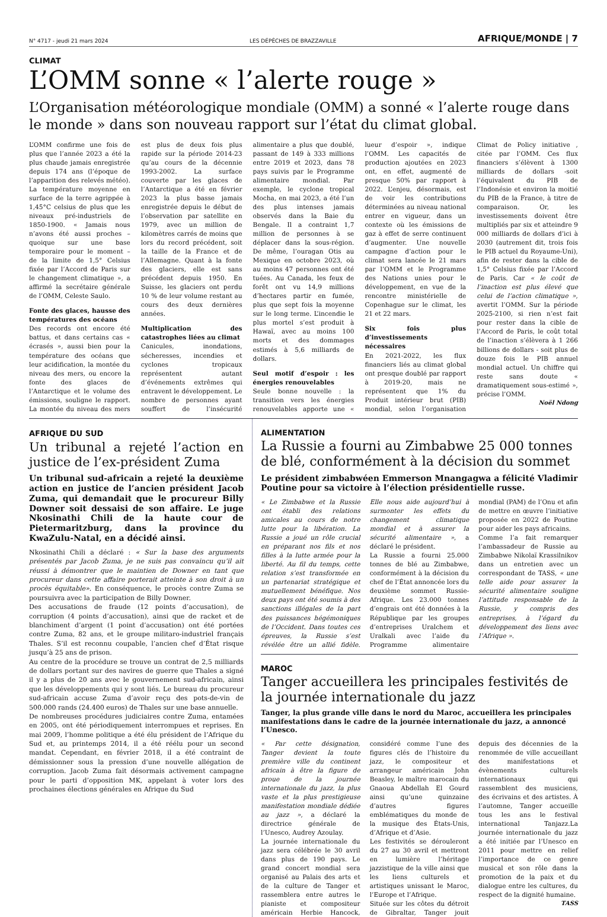N° 4717 - jeudi 21 mars 2024 LES DÉPÊCHES DE BRAZZAVILLE AFRIQUE/MONDE | 7
CLIMAT
L’OMM sonne « l’alerte rouge »
L’Organisation météorologique mondiale (OMM) a sonné « l’alerte rouge dans le monde » dans son nouveau rapport sur l’état du climat global.
L’OMM confirme une fois de plus que l’année 2023 a été la plus chaude jamais enregistrée depuis 174 ans (l’époque de l’apparition des relevés météo). La température moyenne en surface de la terre agrippée à 1,45°C celsius de plus que les niveaux pré-industriels de 1850-1900. « Jamais nous n’avons été aussi proches – quoique sur une base temporaire pour le moment – de la limite de 1,5° Celsius fixée par l’Accord de Paris sur le changement climatique », a affirmé la secrétaire générale de l’OMM, Celeste Saulo.
Fonte des glaces, hausse des températures des océans
Des records ont encore été battus, et dans certains cas « écrasés », aussi bien pour la température des océans que leur acidification, la montée du niveau des mers, ou encore la fonte des glaces de l’Antarctique et le volume des émissions, souligne le rapport. La montée du niveau des mers est plus de deux fois plus rapide sur la période 2014-23 qu’au cours de la décennie 1993-2002. La surface couverte par les glaces de l’Antarctique a été en février 2023 la plus basse jamais enregistrée depuis le début de l’observation par satellite en 1979, avec un million de kilomètres carrés de moins que lors du record précédent, soit la taille de la France et de l’Allemagne. Quant à la fonte des glaciers, elle est sans précédent depuis 1950. En Suisse, les glaciers ont perdu 10 % de leur volume restant au cours des deux dernières années.
Multiplication des catastrophes liées au climat
Canicules, inondations, sécheresses, incendies et cyclones tropicaux représentent autant d’événements extrêmes qui entravent le développement. Le nombre de personnes ayant souffert de l’insécurité alimentaire a plus que doublé, passant de 149 à 333 millions entre 2019 et 2023, dans 78 pays suivis par le Programme alimentaire mondial. Par exemple, le cyclone tropical Mocha, en mai 2023, a été l’un des plus intenses jamais observés dans la Baie du Bengale. Il a contraint 1,7 million de personnes à se déplacer dans la sous-région. De même, l’ouragan Otis au Mexique en octobre 2023, où au moins 47 personnes ont été tuées. Au Canada, les feux de forêt ont vu 14,9 millions d’hectares partir en fumée, plus que sept fois la moyenne sur le long terme. L’incendie le plus mortel s’est produit à Hawaï, avec au moins 100 morts et des dommages estimés à 5,6 milliards de dollars.
Seul motif d’espoir : les énergies renouvelables
Seule bonne nouvelle : la transition vers les énergies renouvelables apporte une « lueur d’espoir », indique l’OMM. Les capacités de production ajoutées en 2023 ont, en effet, augmenté de presque 50% par rapport à 2022. L’enjeu, désormais, est de voir les contributions déterminées au niveau national entrer en vigueur, dans un contexte où les émissions de gaz à effet de serre continuent d’augmenter. Une nouvelle campagne d’action pour le climat sera lancée le 21 mars par l’OMM et le Programme des Nations unies pour le développement, en vue de la rencontre ministérielle de Copenhague sur le climat, les 21 et 22 mars.
Six fois plus d’investissements nécessaires
En 2021-2022, les flux financiers liés au climat global ont presque doublé par rapport à 2019-20, mais ne représentent que 1% du Produit intérieur brut (PIB) mondial, selon l’organisation Climat de Policy initiative , citée par l’OMM. Ces flux financiers s’élèvent à 1300 milliards de dollars -soit l’équivalent du PIB de l’Indonésie et environ la moitié du PIB de la France, à titre de comparaison. Or, les investissements doivent être multipliés par six et atteindre 9 000 milliards de dollars d’ici à 2030 (autrement dit, trois fois le PIB actuel du Royaume-Uni), afin de rester dans la cible de 1,5° Celsius fixée par l’Accord de Paris. Car « le coût de l’inaction est plus élevé que celui de l’action climatique », avertit l’OMM. Sur la période 2025-2100, si rien n’est fait pour rester dans la cible de l’Accord de Paris, le coût total de l’inaction s’élèvera à 1 266 billions de dollars - soit plus de douze fois le PIB annuel mondial actuel. Un chiffre qui reste sans doute « dramatiquement sous-estimé », précise l’OMM.
Noël Ndong
AFRIQUE DU SUD
Un tribunal a rejeté l’action en justice de l’ex-président Zuma
Un tribunal sud-africain a rejeté la deuxième action en justice de l’ancien président Jacob Zuma, qui demandait que le procureur Billy Downer soit dessaisi de son affaire. Le juge Nkosinathi Chili de la haute cour de Pietermaritzburg, dans la province du KwaZulu-Natal, en a décidé ainsi.
Nkosinathi Chili a déclaré : « Sur la base des arguments présentés par Jacob Zuma, je ne suis pas convaincu qu’il ait réussi à démontrer que le maintien de Downer en tant que procureur dans cette affaire porterait atteinte à son droit à un procès équitable». En conséquence, le procès contre Zuma se poursuivra avec la participation de Billy Downer.
Des accusations de fraude (12 points d’accusation), de corruption (4 points d’accusation), ainsi que de racket et de blanchiment d’argent (1 point d’accusation) ont été portées contre Zuma, 82 ans, et le groupe militaro-industriel français Thales. S’il est reconnu coupable, l’ancien chef d’État risque jusqu’à 25 ans de prison.
Au centre de la procédure se trouve un contrat de 2,5 milliards de dollars portant sur des navires de guerre que Thales a signé il y a plus de 20 ans avec le gouvernement sud-africain, ainsi que les développements qui y sont liés. Le bureau du procureur sud-africain accuse Zuma d’avoir reçu des pots-de-vin de 500.000 rands (24.400 euros) de Thales sur une base annuelle.
De nombreuses procédures judiciaires contre Zuma, entamées en 2005, ont été périodiquement interrompues et reprises. En mai 2009, l’homme politique a été élu président de l’Afrique du Sud et, au printemps 2014, il a été réélu pour un second mandat. Cependant, en février 2018, il a été contraint de démissionner sous la pression d’une nouvelle allégation de corruption. Jacob Zuma fait désormais activement campagne pour le parti d’opposition MK, appelant à voter lors des prochaines élections générales en Afrique du Sud
ALIMENTATION
La Russie a fourni au Zimbabwe 25 000 tonnes de blé, conformément à la décision du sommet
Le président zimbabwéen Emmerson Mnangagwa a félicité Vladimir Poutine pour sa victoire à l’élection présidentielle russe.
« Le Zimbabwe et la Russie ont établi des relations amicales au cours de notre lutte pour la libération. La Russie a joué un rôle crucial en préparant nos fils et nos filles à la lutte armée pour la liberté. Au fil du temps, cette relation s’est transformée en un partenariat stratégique et mutuellement bénéfique. Nos deux pays ont été soumis à des sanctions illégales de la part des puissances hégémoniques de l’Occident. Dans toutes ces épreuves, la Russie s’est révélée être un allié fidèle. Elle nous aide aujourd’hui à surmonter les effets du changement climatique mondial et à assurer la sécurité alimentaire », a déclaré le président.
La Russie a fourni 25.000 tonnes de blé au Zimbabwe, conformément à la décision du chef de l’État annoncée lors du deuxième sommet Russie-Afrique. Les 23.000 tonnes d’engrais ont été données à la République par les groupes d’entreprises Uralchem et Uralkali avec l’aide du Programme alimentaire mondial (PAM) de l’Onu et afin de mettre en œuvre l’initiative proposée en 2022 de Poutine pour aider les pays africains.
Comme l’a fait remarquer l’ambassadeur de Russie au Zimbabwe Nikolaï Krassilnikov dans un entretien avec un correspondant de TASS, « une telle aide pour assurer la sécurité alimentaire souligne l’attitude responsable de la Russie, y compris des entreprises, à l’égard du développement des liens avec l’Afrique ».
MAROC
Tanger accueillera les principales festivités de la journée internationale du jazz
Tanger, la plus grande ville dans le nord du Maroc, accueillera les principales manifestations dans le cadre de la journée internationale du jazz, a annoncé l’Unesco.
« Par cette désignation, Tanger devient la toute première ville du continent africain à être la figure de proue de la journée internationale du jazz, la plus vaste et la plus prestigieuse manifestation mondiale dédiée au jazz », a déclaré la directrice générale de l’Unesco, Audrey Azoulay.
La journée internationale du jazz sera célébrée le 30 avril dans plus de 190 pays. Le grand concert mondial sera organisé au Palais des arts et de la culture de Tanger et rassemblera entre autres le pianiste et compositeur américain Herbie Hancock, considéré comme l’une des figures clés de l’histoire du jazz, le compositeur et arrangeur américain John Beasley, le maître marocain du Gnaoua Abdellah El Gourd ainsi qu’une quinzaine d’autres figures emblématiques du monde de la musique des États-Unis, d’Afrique et d’Asie.
Les festivités se dérouleront du 27 au 30 avril et mettront en lumière l’héritage jazzistique de la ville ainsi que les liens culturels et artistiques unissant le Maroc, l’Europe et l’Afrique.
Située sur les côtes du détroit de Gibraltar, Tanger jouit depuis des décennies de la renommée de ville accueillant des manifestations et évènements culturels internationaux qui rassemblent des musiciens, des écrivains et des artistes. À l’automne, Tanger accueille tous les ans le festival international Tanjazz.La journée internationale du jazz a été initiée par l’Unesco en 2011 pour mettre en relief l’importance de ce genre musical et son rôle dans la promotion de la paix et du dialogue entre les cultures, du respect de la dignité humaine.
TASS